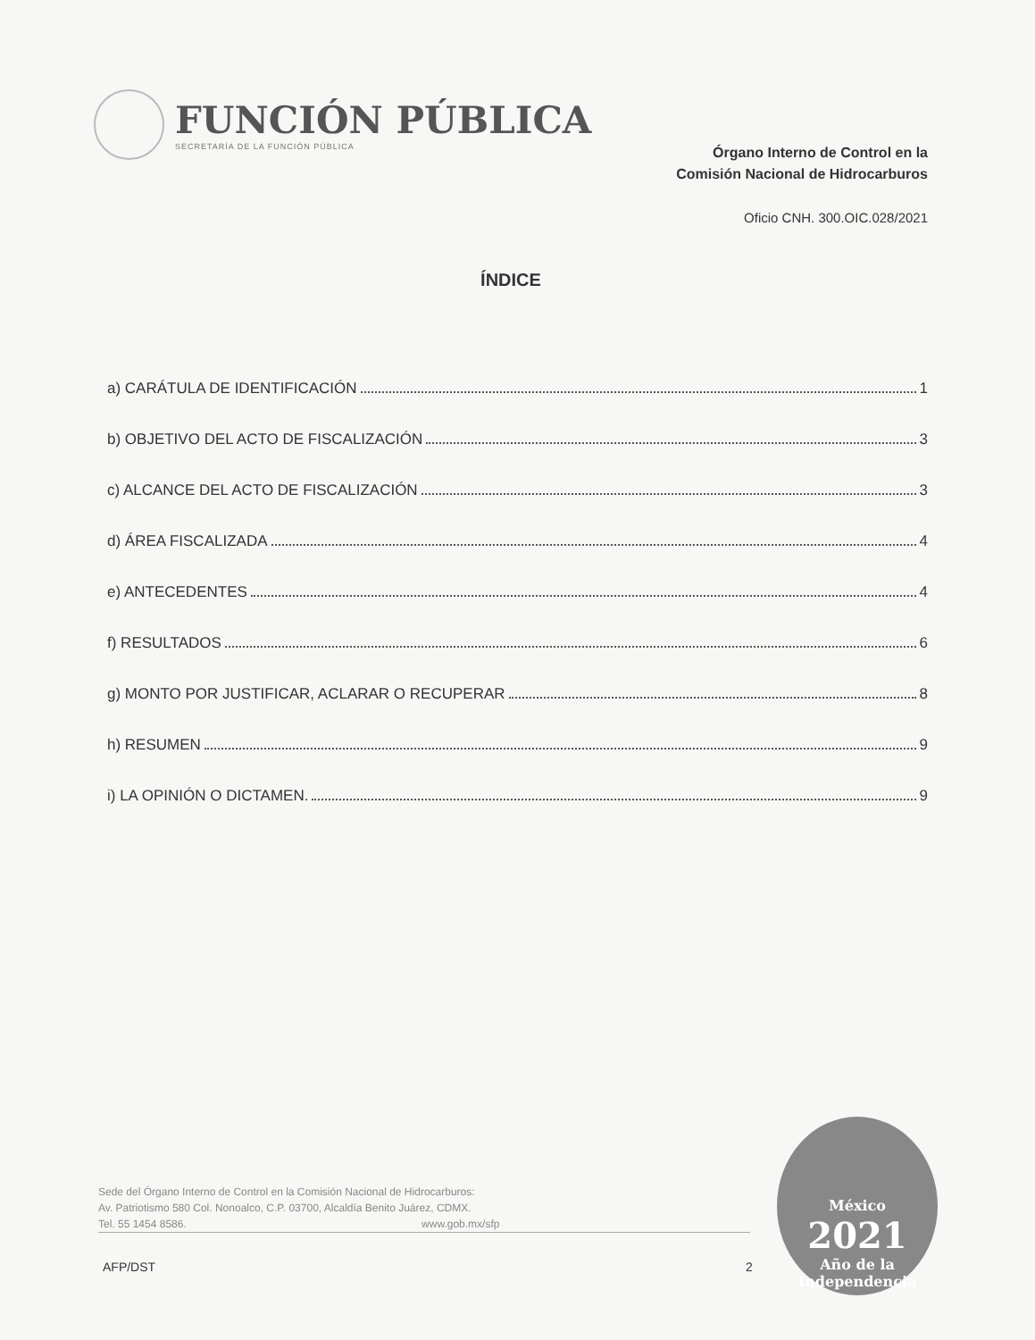FUNCIÓN PÚBLICA
SECRETARÍA DE LA FUNCIÓN PÚBLICA
Órgano Interno de Control en la
Comisión Nacional de Hidrocarburos
Oficio CNH. 300.OIC.028/2021
ÍNDICE
a) CARÁTULA DE IDENTIFICACIÓN 1
b) OBJETIVO DEL ACTO DE FISCALIZACIÓN 3
c) ALCANCE DEL ACTO DE FISCALIZACIÓN 3
d) ÁREA FISCALIZADA 4
e) ANTECEDENTES 4
f) RESULTADOS 6
g) MONTO POR JUSTIFICAR, ACLARAR O RECUPERAR 8
h) RESUMEN 9
i) LA OPINIÓN O DICTAMEN. 9
Sede del Órgano Interno de Control en la Comisión Nacional de Hidrocarburos:
Av. Patriotismo 580 Col. Nonoalco, C.P. 03700, Alcaldía Benito Juárez, CDMX.
Tel. 55 1454 8586. www.gob.mx/sfp
AFP/DST 2
México
2021
Año de la
Independencia